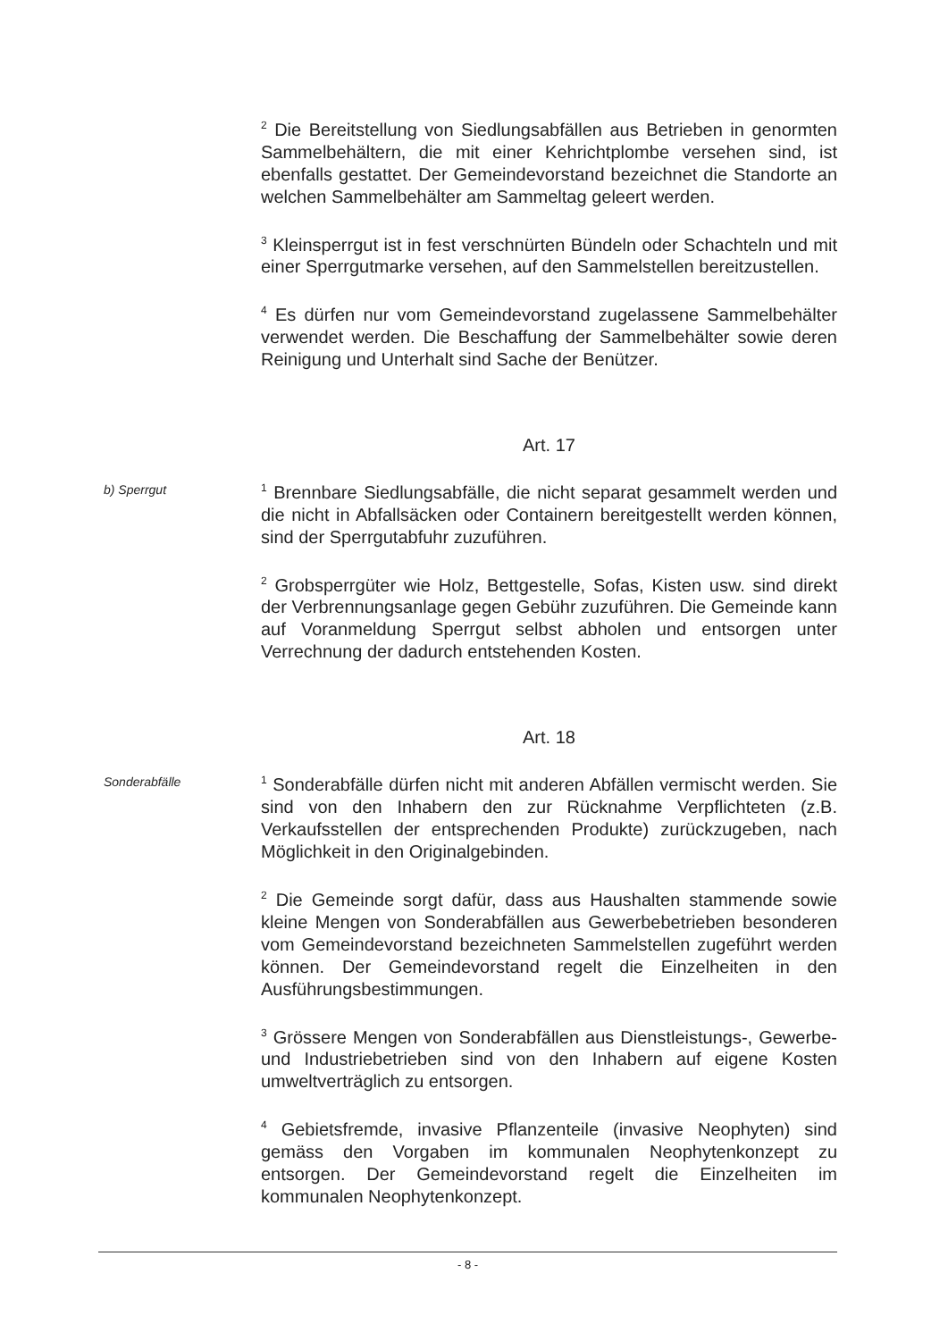<sup>2</sup> Die Bereitstellung von Siedlungsabfällen aus Betrieben in genormten Sammelbehältern, die mit einer Kehrichtplombe versehen sind, ist ebenfalls gestattet. Der Gemeindevorstand bezeichnet die Standorte an welchen Sammelbehälter am Sammeltag geleert werden.
<sup>3</sup> Kleinsperrgut ist in fest verschnürten Bündeln oder Schachteln und mit einer Sperrgutmarke versehen, auf den Sammelstellen bereitzustellen.
<sup>4</sup> Es dürfen nur vom Gemeindevorstand zugelassene Sammelbehälter verwendet werden. Die Beschaffung der Sammelbehälter sowie deren Reinigung und Unterhalt sind Sache der Benützer.
Art. 17
b) Sperrgut
<sup>1</sup> Brennbare Siedlungsabfälle, die nicht separat gesammelt werden und die nicht in Abfallsäcken oder Containern bereitgestellt werden können, sind der Sperrgutabfuhr zuzuführen.
<sup>2</sup> Grobsperrgüter wie Holz, Bettgestelle, Sofas, Kisten usw. sind direkt der Verbrennungsanlage gegen Gebühr zuzuführen. Die Gemeinde kann auf Voranmeldung Sperrgut selbst abholen und entsorgen unter Verrechnung der dadurch entstehenden Kosten.
Art. 18
Sonderabfälle
<sup>1</sup> Sonderabfälle dürfen nicht mit anderen Abfällen vermischt werden. Sie sind von den Inhabern den zur Rücknahme Verpflichteten (z.B. Verkaufsstellen der entsprechenden Produkte) zurückzugeben, nach Möglichkeit in den Originalgebinden.
<sup>2</sup> Die Gemeinde sorgt dafür, dass aus Haushalten stammende sowie kleine Mengen von Sonderabfällen aus Gewerbebetrieben besonderen vom Gemeindevorstand bezeichneten Sammelstellen zugeführt werden können. Der Gemeindevorstand regelt die Einzelheiten in den Ausführungsbestimmungen.
<sup>3</sup> Grössere Mengen von Sonderabfällen aus Dienstleistungs-, Gewerbe- und Industriebetrieben sind von den Inhabern auf eigene Kosten umweltverträglich zu entsorgen.
<sup>4</sup> Gebietsfremde, invasive Pflanzenteile (invasive Neophyten) sind gemäss den Vorgaben im kommunalen Neophytenkonzept zu entsorgen. Der Gemeindevorstand regelt die Einzelheiten im kommunalen Neophytenkonzept.
- 8 -